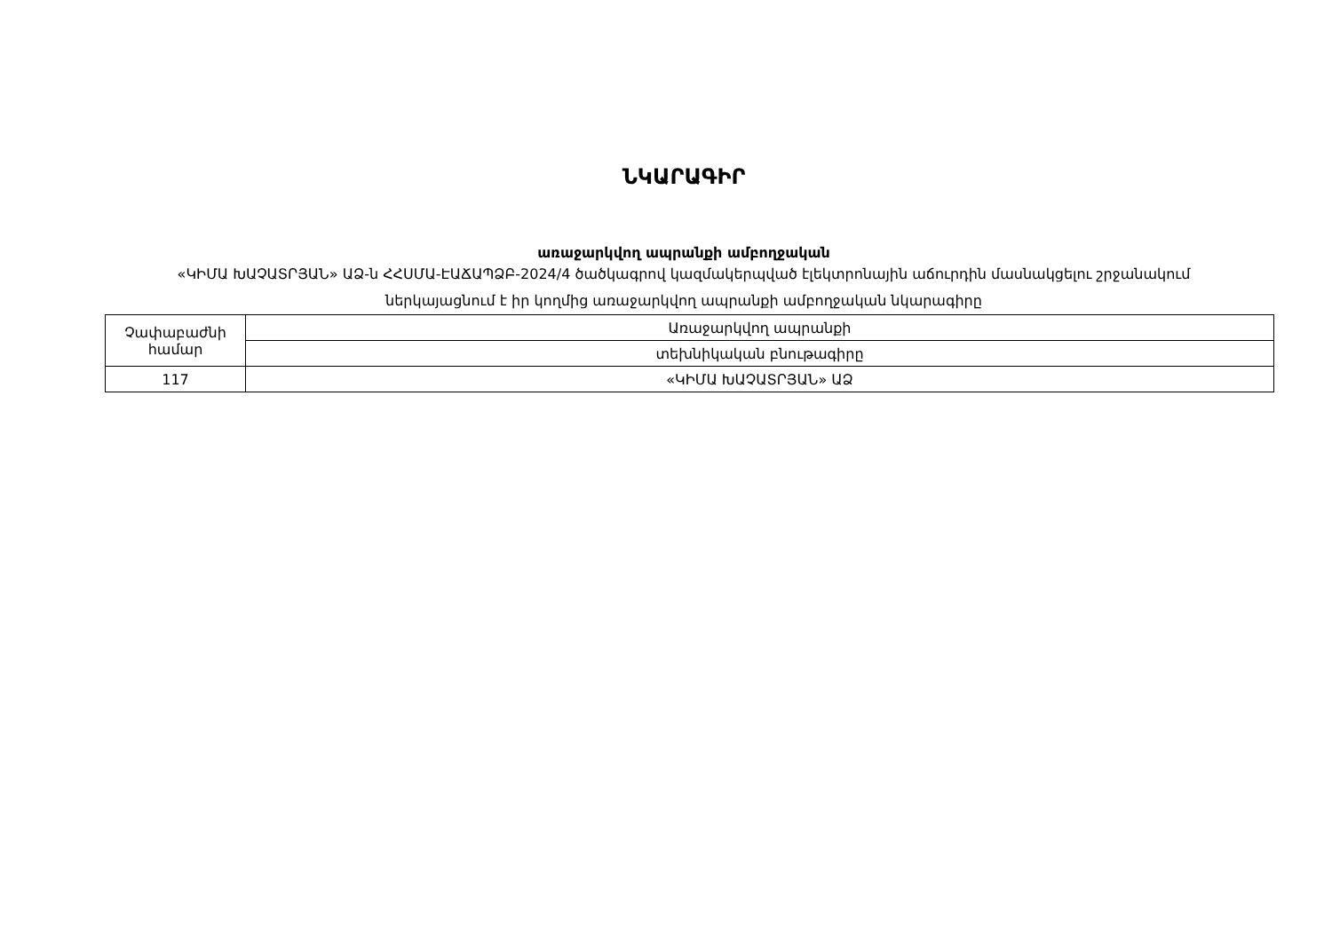ՆԿԱՐԱԳԻՐ
առաջարկվող ապրանքի ամբողջական
«ԿԻՄԱ ԽԱՉԱՏՐՅԱՆ» ԱՁ-ն ՀՀՍՄԱ-ԷԱՃԱՊՁԲ-2024/4 ծածկագրով կազմակերպված էլեկտրոնային աճուրդին մասնակցելու շրջանակում ներկայացնում է իր կողմից առաջարկվող ապրանքի ամբողջական նկարագիրը
| Չափաբաժնի համար | Առաջարկվող ապրանքի |
| | տեխնիկական բնութագիրը |
| 117 | «ԿԻՄԱ ԽԱՉԱՏՐՅԱՆ» ԱՁ |